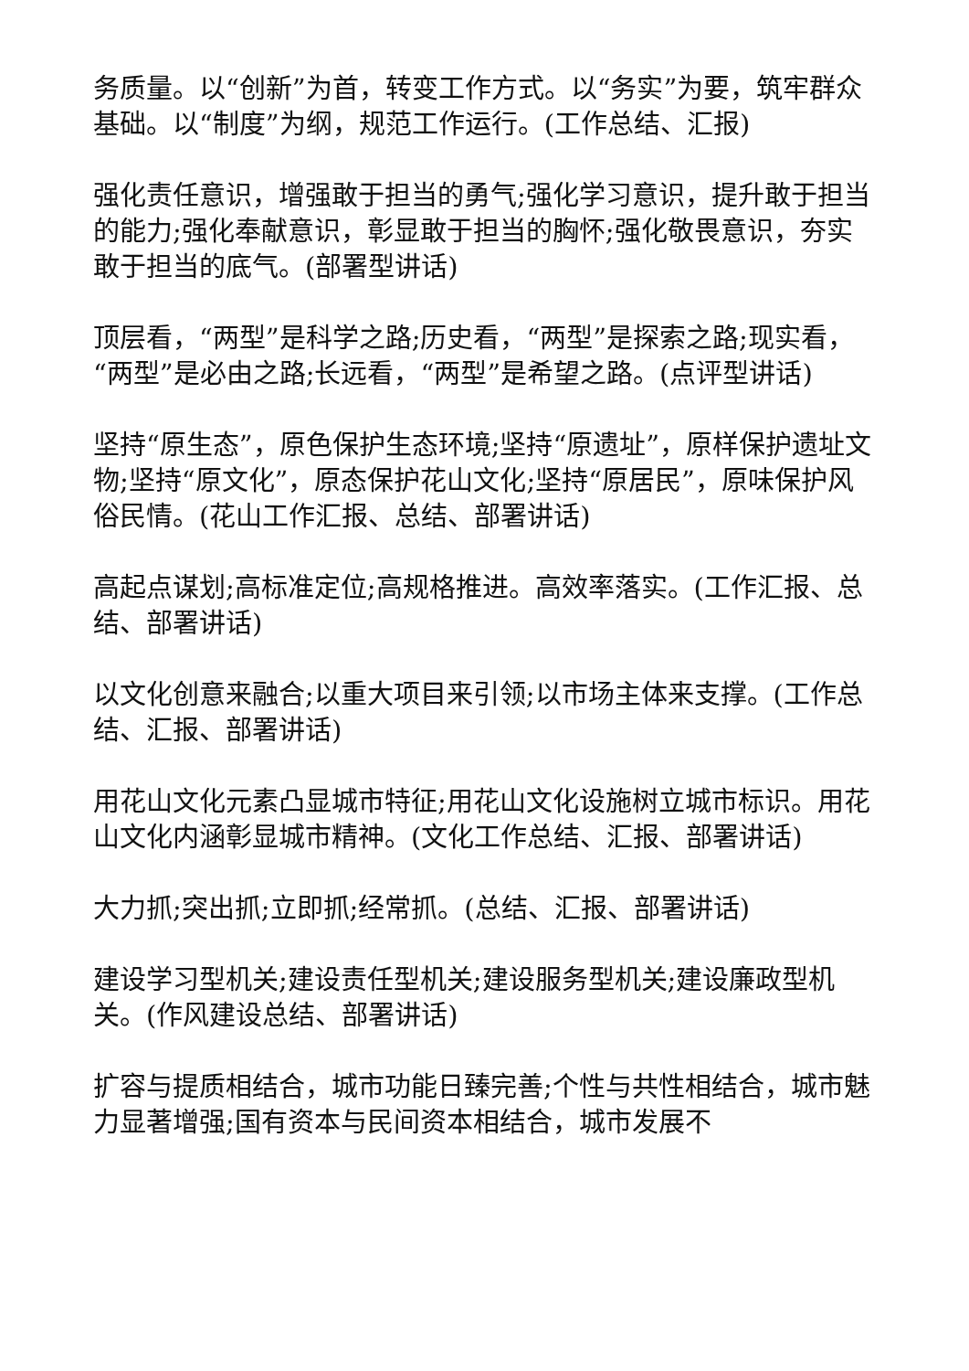务质量。以“创新”为首，转变工作方式。以“务实”为要，筑牢群众基础。以“制度”为纲，规范工作运行。(工作总结、汇报)
强化责任意识，增强敢于担当的勇气;强化学习意识，提升敢于担当的能力;强化奉献意识，彰显敢于担当的胸怀;强化敬畏意识，夯实敢于担当的底气。(部署型讲话)
顶层看，“两型”是科学之路;历史看，“两型”是探索之路;现实看，“两型”是必由之路;长远看，“两型”是希望之路。(点评型讲话)
坚持“原生态”，原色保护生态环境;坚持“原遗址”，原样保护遗址文物;坚持“原文化”，原态保护花山文化;坚持“原居民”，原味保护风俗民情。(花山工作汇报、总结、部署讲话)
高起点谋划;高标准定位;高规格推进。高效率落实。(工作汇报、总结、部署讲话)
以文化创意来融合;以重大项目来引领;以市场主体来支撑。(工作总结、汇报、部署讲话)
用花山文化元素凸显城市特征;用花山文化设施树立城市标识。用花山文化内涵彰显城市精神。(文化工作总结、汇报、部署讲话)
大力抓;突出抓;立即抓;经常抓。(总结、汇报、部署讲话)
建设学习型机关;建设责任型机关;建设服务型机关;建设廉政型机关。(作风建设总结、部署讲话)
扩容与提质相结合，城市功能日臻完善;个性与共性相结合，城市魅力显著增强;国有资本与民间资本相结合，城市发展不